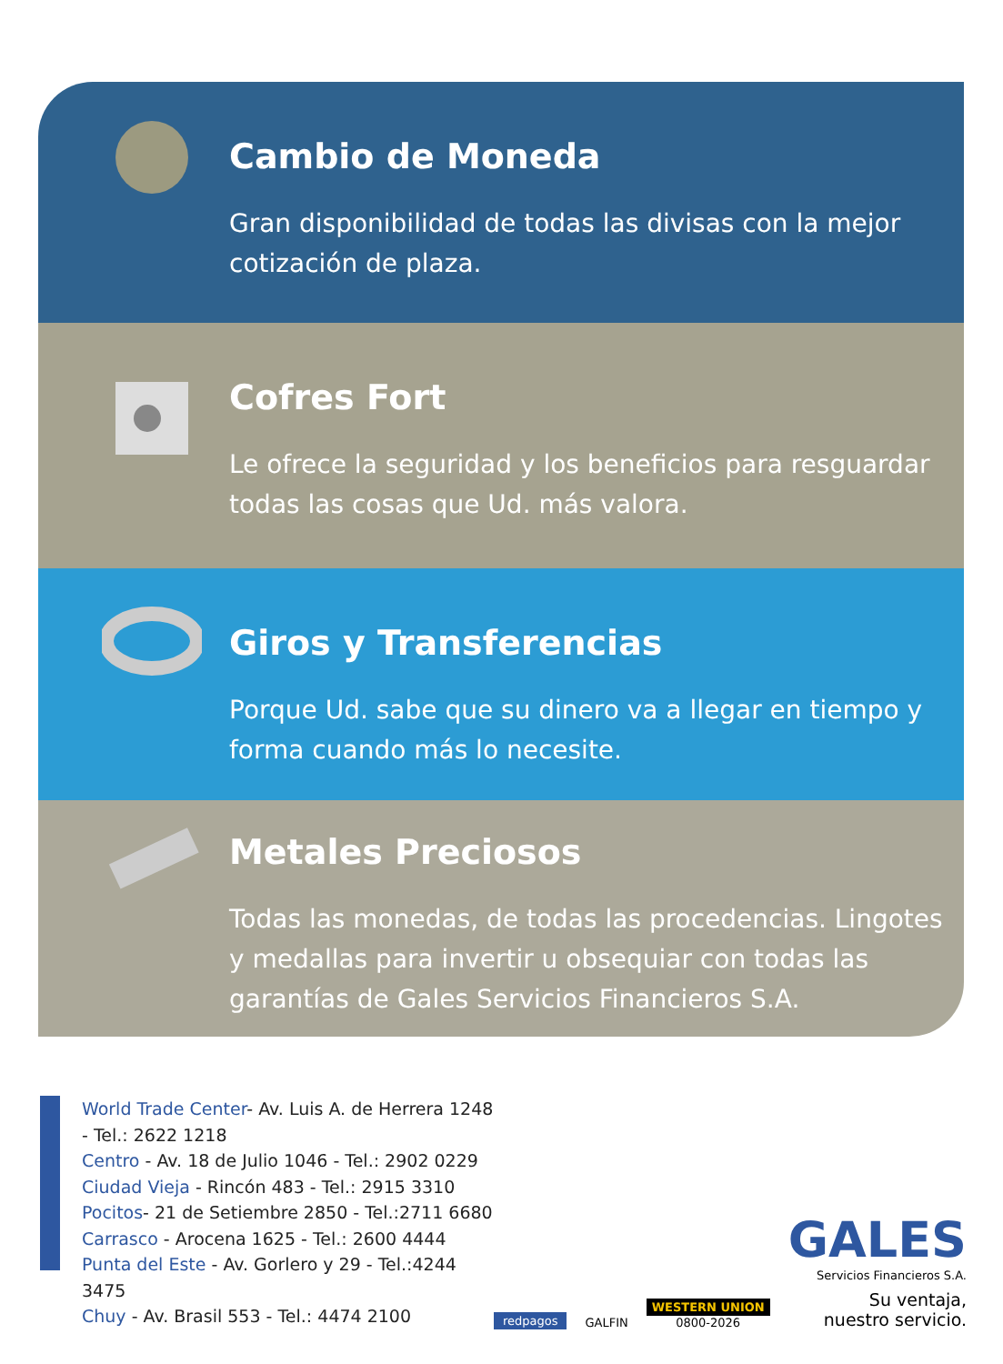Cambio de Moneda
Gran disponibilidad de todas las divisas con la mejor cotización de plaza.
Cofres Fort
Le ofrece la seguridad y los beneficios para resguardar todas las cosas que Ud. más valora.
Giros y Transferencias
Porque Ud. sabe que su dinero va a llegar en tiempo y forma cuando más lo necesite.
Metales Preciosos
Todas las monedas, de todas las procedencias. Lingotes y medallas para invertir u obsequiar con todas las garantías de Gales Servicios Financieros S.A.
World Trade Center- Av. Luis A. de Herrera 1248 - Tel.: 2622 1218
Centro - Av. 18 de Julio 1046 - Tel.: 2902 0229
Ciudad Vieja - Rincón 483 - Tel.: 2915 3310
Pocitos- 21 de Setiembre 2850 - Tel.:2711 6680
Carrasco - Arocena 1625 - Tel.: 2600 4444
Punta del Este - Av. Gorlero y 29 - Tel.:4244 3475
Chuy - Av. Brasil 553 - Tel.: 4474 2100
redpagos GALFIN WESTERN UNION
0800-2026
GALES
Servicios Financieros S.A.
Su ventaja,
nuestro servicio.